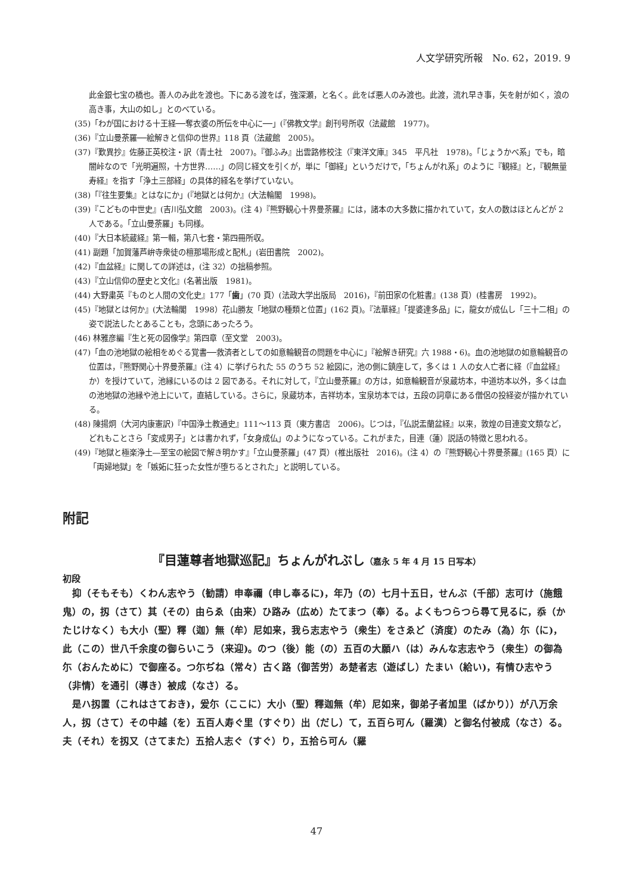人文学研究所報　No. 62，2019. 9
此金銀七宝の橋也。善人のみ此を渡也。下にある渡をば，強深瀬，と名く。此をば悪人のみ渡也。此渡，流れ早き事，矢を射が如く，浪の高き事，大山の如し」とのべている。
(35)「わが国における十王経──奪衣婆の所伝を中心に──」(『佛教文学』創刊号所収（法蔵館　1977)。
(36)『立山曼荼羅──絵解きと信仰の世界』118 頁（法蔵館　2005)。
(37)『歎異抄』佐藤正英校注・訳（青土社　2007)。『御ふみ』出雲路修校注（『東洋文庫』345　平凡社　1978)。「じょうかべ系」でも，暗闇峠なので「光明遍照，十方世界……」の同じ経文を引くが，単に「御経」というだけで，「ちょんがれ系」のように『観経』と，『観無量寿経』を指す「浄土三部経」の具体的経名を挙げていない。
(38)「『往生要集』とはなにか」(『地獄とは何か』(大法輪閣　1998)。
(39)『こどもの中世史』(吉川弘文館　2003)。(注 4)『熊野観心十界曼荼羅』には，諸本の大多数に描かれていて，女人の数はほとんどが 2 人である。「立山曼荼羅」も同様。
(40)『大日本続蔵経』第一輯，第八七套・第四冊所収。
(41) 副題「加賀藩芦峅寺衆徒の檀那場形成と配札」(岩田書院　2002)。
(42)『血盆経』に関しての詳述は，(注 32）の拙稿参照。
(43)『立山信仰の歴史と文化』(名著出版　1981)。
(44) 大野粛英『ものと人間の文化史』177「歯」(70 頁）(法政大学出版局　2016)，『前田家の化粧書』(138 頁）(桂書房　1992)。
(45)『地獄とは何か』(大法輪閣　1998）花山勝友「地獄の種類と位置」(162 頁)。『法華経』「提婆達多品」に，龍女が成仏し「三十二相」の姿で説法したとあることも，念頭にあったろう。
(46) 林雅彦編『生と死の図像学』第四章（至文堂　2003)。
(47)「血の池地獄の絵相をめぐる覚書──救済者としての如意輪観音の問題を中心に」『絵解き研究』六 1988・6)。血の池地獄の如意輪観音の位置は，『熊野関心十界曼荼羅』(注 4）に挙げられた 55 のうち 52 絵図に，池の側に鎮座して，多くは 1 人の女人亡者に経（『血盆経』か）を授けていて，池縁にいるのは 2 図である。それに対して，『立山曼荼羅』の方は，如意輪観音が泉蔵坊本，中道坊本以外，多くは血の池地獄の池縁や池上にいて，直結している。さらに，泉蔵坊本，吉祥坊本，宝泉坊本では，五段の詞章にある僧侶の投経姿が描かれている。
(48) 陳揚炯（大河内康憲訳)『中国浄土教通史』111〜113 頁（東方書店　2006)。じつは，『仏説盂蘭盆経』以来，敦煌の目連変文類など，どれもことさら「変成男子」とは書かれず，「女身成仏」のようになっている。これがまた，目連（蓮）説話の特徴と思われる。
(49)『地獄と極楽浄土―至宝の絵図で解き明かす』「立山曼荼羅」(47 頁）(椎出版社　2016)。(注 4）の『熊野観心十界曼荼羅』(165 頁）に「両婦地獄」を「嫉妬に狂った女性が堕ちるとされた」と説明している。
附記
『目蓮尊者地獄巡記』ちょんがれぶし（嘉永 5 年 4 月 15 日写本）
初段
抑（そもそも）くわん志やう（勧請）申奉禰（申し奉るに)，年乃（の）七月十五日，せんぶ（千部）志可け（施餓鬼）の，扨（さて）其（その）由らゑ（由来）ひ路み（広め）たてまつ（奉）る。よくもつらつら尋て見るに，忝（かたじけなく）も大小（聖）釋（迦）無（牟）尼如来，我ら志志やう（衆生）をさゑど（済度）のたみ（為）尓（に)，此（この）世八千余度の御らいこう（来迎)。のつ（後）能（の）五百の大願ハ（は）みんな志志やう（衆生）の御為尓（おんために）で御座る。つ尓ぢね（常々）古く路（御苦労）あ楚者志（遊ばし）たまい（給い)，有情ひ志やう（非情）を通引（導き）被成（なさ）る。
是ハ扨置（これはさておき)，爰尓（ここに）大小（聖）釋迦無（牟）尼如来，御弟子者加里（ばかり））が八万余人，扨（さて）その中越（を）五百人寿ぐ里（すぐり）出（だし）て，五百ら可ん（羅漢）と御名付被成（なさ）る。夫（それ）を扨又（さてまた）五拾人志ぐ（すぐ）り，五拾ら可ん（羅
47